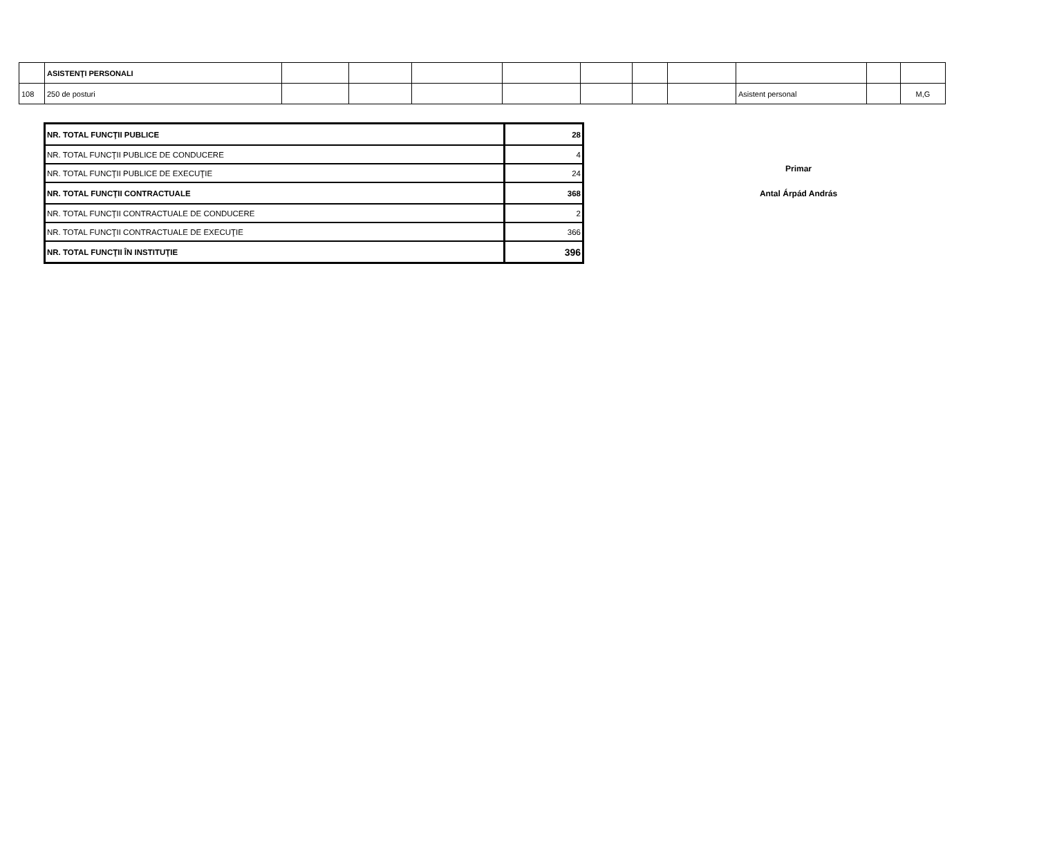| | ASISTENŢI PERSONALI | | | | | | | | | | |
| 108 | 250 de posturi | | | | | | | | Asistent personal | | M,G |
| NR. TOTAL FUNCŢII PUBLICE | 28 |
| NR. TOTAL FUNCŢII PUBLICE DE CONDUCERE | 4 |
| NR. TOTAL FUNCŢII PUBLICE DE EXECUŢIE | 24 |
| NR. TOTAL FUNCŢII CONTRACTUALE | 368 |
| NR. TOTAL FUNCŢII CONTRACTUALE DE CONDUCERE | 2 |
| NR. TOTAL FUNCŢII CONTRACTUALE DE EXECUŢIE | 366 |
| NR. TOTAL FUNCŢII ÎN INSTITUŢIE | 396 |
Primar
Antal Árpád András